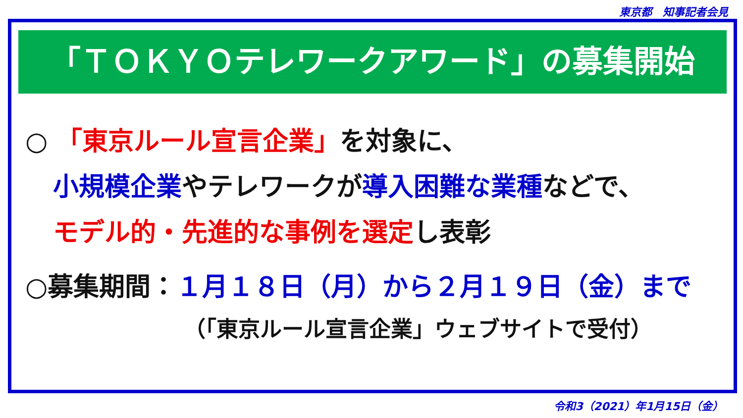東京都　知事記者会見
「ＴＯＫＹＯテレワークアワード」の募集開始
○ 「東京ルール宣言企業」を対象に、
小規模企業やテレワークが導入困難な業種などで、
モデル的・先進的な事例を選定し表彰
○募集期間：１月１８日（月）から２月１９日（金）まで
（「東京ルール宣言企業」ウェブサイトで受付）
令和3（2021）年1月15日（金）